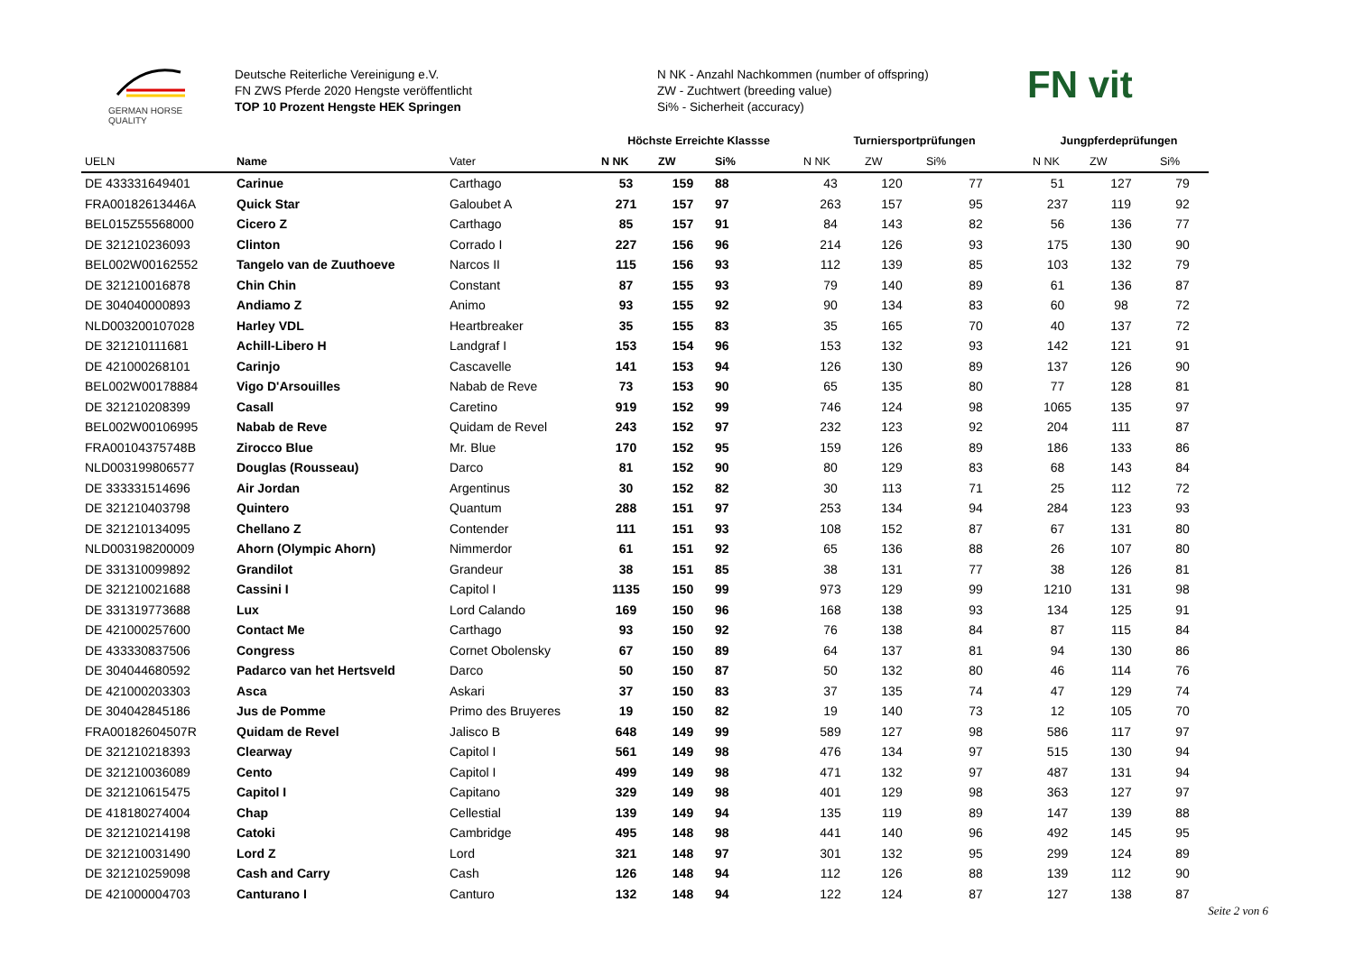GERMAN HORSE
QUALITY
Deutsche Reiterliche Vereinigung e.V.
FN ZWS Pferde 2020 Hengste veröffentlicht
TOP 10 Prozent Hengste HEK Springen
N NK - Anzahl Nachkommen (number of offspring)
ZW - Zuchtwert (breeding value)
Si% - Sicherheit (accuracy)
FN vit
| | | | Höchste Erreichte Klassse | | | Turniersportprüfungen | | | Jungpferdeprüfungen | | |
| --- | --- | --- | --- | --- | --- | --- | --- | --- | --- | --- | --- |
| UELN | Name | Vater | N NK | ZW | Si% | N NK | ZW | Si% | N NK | ZW | Si% |
| DE 433331649401 | Carinue | Carthago | 53 | 159 | 88 | 43 | 120 | 77 | 51 | 127 | 79 |
| FRA00182613446A | Quick Star | Galoubet A | 271 | 157 | 97 | 263 | 157 | 95 | 237 | 119 | 92 |
| BEL015Z55568000 | Cicero Z | Carthago | 85 | 157 | 91 | 84 | 143 | 82 | 56 | 136 | 77 |
| DE 321210236093 | Clinton | Corrado I | 227 | 156 | 96 | 214 | 126 | 93 | 175 | 130 | 90 |
| BEL002W00162552 | Tangelo van de Zuuthoeve | Narcos II | 115 | 156 | 93 | 112 | 139 | 85 | 103 | 132 | 79 |
| DE 321210016878 | Chin Chin | Constant | 87 | 155 | 93 | 79 | 140 | 89 | 61 | 136 | 87 |
| DE 304040000893 | Andiamo Z | Animo | 93 | 155 | 92 | 90 | 134 | 83 | 60 | 98 | 72 |
| NLD003200107028 | Harley VDL | Heartbreaker | 35 | 155 | 83 | 35 | 165 | 70 | 40 | 137 | 72 |
| DE 321210111681 | Achill-Libero H | Landgraf I | 153 | 154 | 96 | 153 | 132 | 93 | 142 | 121 | 91 |
| DE 421000268101 | Carinjo | Cascavelle | 141 | 153 | 94 | 126 | 130 | 89 | 137 | 126 | 90 |
| BEL002W00178884 | Vigo D'Arsouilles | Nabab de Reve | 73 | 153 | 90 | 65 | 135 | 80 | 77 | 128 | 81 |
| DE 321210208399 | Casall | Caretino | 919 | 152 | 99 | 746 | 124 | 98 | 1065 | 135 | 97 |
| BEL002W00106995 | Nabab de Reve | Quidam de Revel | 243 | 152 | 97 | 232 | 123 | 92 | 204 | 111 | 87 |
| FRA00104375748B | Zirocco Blue | Mr. Blue | 170 | 152 | 95 | 159 | 126 | 89 | 186 | 133 | 86 |
| NLD003199806577 | Douglas (Rousseau) | Darco | 81 | 152 | 90 | 80 | 129 | 83 | 68 | 143 | 84 |
| DE 333331514696 | Air Jordan | Argentinus | 30 | 152 | 82 | 30 | 113 | 71 | 25 | 112 | 72 |
| DE 321210403798 | Quintero | Quantum | 288 | 151 | 97 | 253 | 134 | 94 | 284 | 123 | 93 |
| DE 321210134095 | Chellano Z | Contender | 111 | 151 | 93 | 108 | 152 | 87 | 67 | 131 | 80 |
| NLD003198200009 | Ahorn (Olympic Ahorn) | Nimmerdor | 61 | 151 | 92 | 65 | 136 | 88 | 26 | 107 | 80 |
| DE 331310099892 | Grandilot | Grandeur | 38 | 151 | 85 | 38 | 131 | 77 | 38 | 126 | 81 |
| DE 321210021688 | Cassini I | Capitol I | 1135 | 150 | 99 | 973 | 129 | 99 | 1210 | 131 | 98 |
| DE 331319773688 | Lux | Lord Calando | 169 | 150 | 96 | 168 | 138 | 93 | 134 | 125 | 91 |
| DE 421000257600 | Contact Me | Carthago | 93 | 150 | 92 | 76 | 138 | 84 | 87 | 115 | 84 |
| DE 433330837506 | Congress | Cornet Obolensky | 67 | 150 | 89 | 64 | 137 | 81 | 94 | 130 | 86 |
| DE 304044680592 | Padarco van het Hertsveld | Darco | 50 | 150 | 87 | 50 | 132 | 80 | 46 | 114 | 76 |
| DE 421000203303 | Asca | Askari | 37 | 150 | 83 | 37 | 135 | 74 | 47 | 129 | 74 |
| DE 304042845186 | Jus de Pomme | Primo des Bruyeres | 19 | 150 | 82 | 19 | 140 | 73 | 12 | 105 | 70 |
| FRA00182604507R | Quidam de Revel | Jalisco B | 648 | 149 | 99 | 589 | 127 | 98 | 586 | 117 | 97 |
| DE 321210218393 | Clearway | Capitol I | 561 | 149 | 98 | 476 | 134 | 97 | 515 | 130 | 94 |
| DE 321210036089 | Cento | Capitol I | 499 | 149 | 98 | 471 | 132 | 97 | 487 | 131 | 94 |
| DE 321210615475 | Capitol I | Capitano | 329 | 149 | 98 | 401 | 129 | 98 | 363 | 127 | 97 |
| DE 418180274004 | Chap | Cellestial | 139 | 149 | 94 | 135 | 119 | 89 | 147 | 139 | 88 |
| DE 321210214198 | Catoki | Cambridge | 495 | 148 | 98 | 441 | 140 | 96 | 492 | 145 | 95 |
| DE 321210031490 | Lord Z | Lord | 321 | 148 | 97 | 301 | 132 | 95 | 299 | 124 | 89 |
| DE 321210259098 | Cash and Carry | Cash | 126 | 148 | 94 | 112 | 126 | 88 | 139 | 112 | 90 |
| DE 421000004703 | Canturano I | Canturo | 132 | 148 | 94 | 122 | 124 | 87 | 127 | 138 | 87 |
Seite 2 von 6